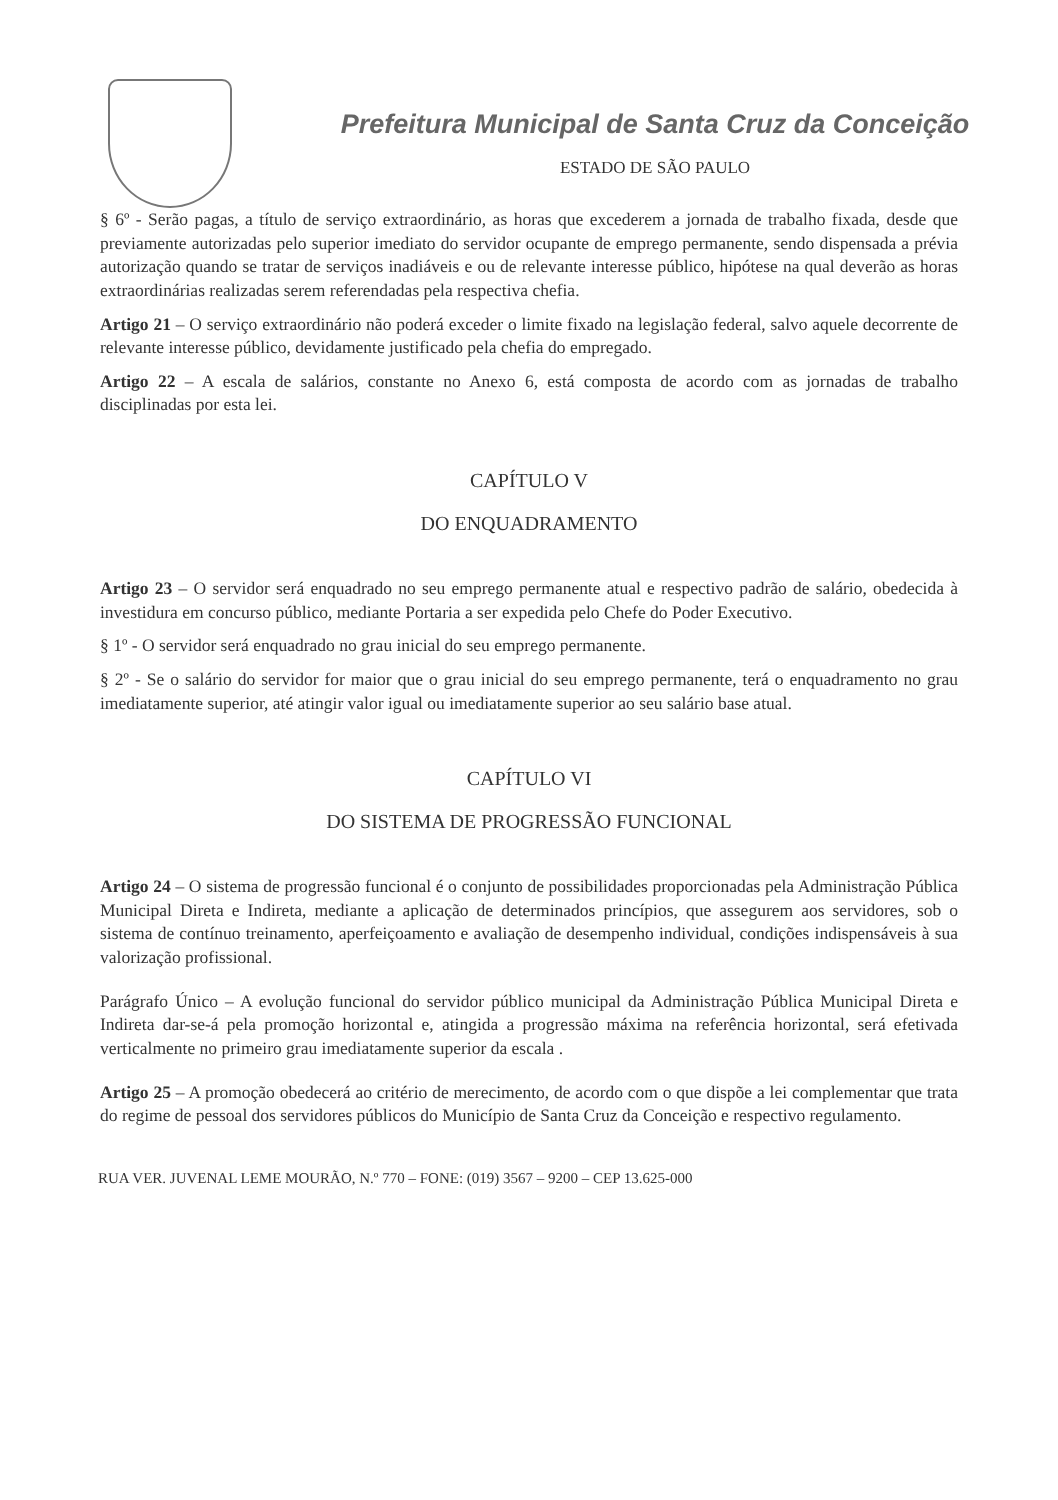Prefeitura Municipal de Santa Cruz da Conceição
ESTADO DE SÃO PAULO
§ 6º - Serão pagas, a título de serviço extraordinário, as horas que excederem a jornada de trabalho fixada, desde que previamente autorizadas pelo superior imediato do servidor ocupante de emprego permanente, sendo dispensada a prévia autorização quando se tratar de serviços inadiáveis e ou de relevante interesse público, hipótese na qual deverão as horas extraordinárias realizadas serem referendadas pela respectiva chefia.
Artigo 21 – O serviço extraordinário não poderá exceder o limite fixado na legislação federal, salvo aquele decorrente de relevante interesse público, devidamente justificado pela chefia do empregado.
Artigo 22 – A escala de salários, constante no Anexo 6, está composta de acordo com as jornadas de trabalho disciplinadas por esta lei.
CAPÍTULO V
DO ENQUADRAMENTO
Artigo 23 – O servidor será enquadrado no seu emprego permanente atual e respectivo padrão de salário, obedecida à investidura em concurso público, mediante Portaria a ser expedida pelo Chefe do Poder Executivo.
§ 1º - O servidor será enquadrado no grau inicial do seu emprego permanente.
§ 2º - Se o salário do servidor for maior que o grau inicial do seu emprego permanente, terá o enquadramento no grau imediatamente superior, até atingir valor igual ou imediatamente superior ao seu salário base atual.
CAPÍTULO VI
DO SISTEMA DE PROGRESSÃO FUNCIONAL
Artigo 24 – O sistema de progressão funcional é o conjunto de possibilidades proporcionadas pela Administração Pública Municipal Direta e Indireta, mediante a aplicação de determinados princípios, que assegurem aos servidores, sob o sistema de contínuo treinamento, aperfeiçoamento e avaliação de desempenho individual, condições indispensáveis à sua valorização profissional.
Parágrafo Único – A evolução funcional do servidor público municipal da Administração Pública Municipal Direta e Indireta dar-se-á pela promoção horizontal e, atingida a progressão máxima na referência horizontal, será efetivada verticalmente no primeiro grau imediatamente superior da escala .
Artigo 25 – A promoção obedecerá ao critério de merecimento, de acordo com o que dispõe a lei complementar que trata do regime de pessoal dos servidores públicos do Município de Santa Cruz da Conceição e respectivo regulamento.
RUA VER. JUVENAL LEME MOURÃO, N.º 770 – FONE: (019) 3567 – 9200 – CEP 13.625-000